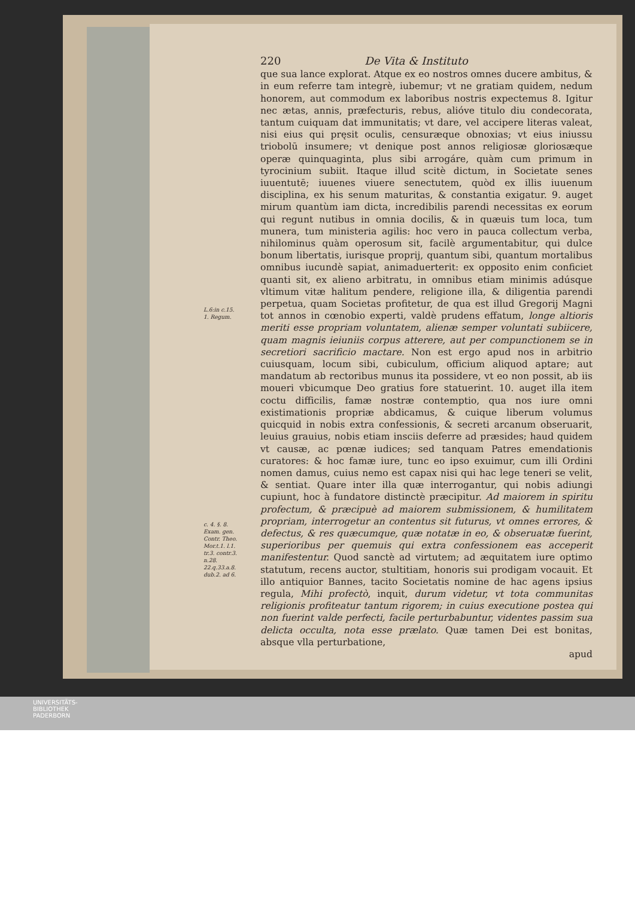L.6:in c.15.
1. Regum.
c. 4. §. 8.
Exam. gen.
Contr. Theo.
Mor.t.1. l.1.
tr.3. contr.3.
n.28.
22.q.33.a.8.
dub.2. ad 6.
220 De Vita & Instituto
que sua lance explorat. Atque ex eo nostros omnes ducere ambitus, & in eum referre tam integrè, iubemur; vt ne gratiam quidem, nedum honorem, aut commodum ex laboribus nostris expectemus 8. Igitur nec ætas, annis, præfecturis, rebus, alióve titulo diu condecorata, tantum cuiquam dat immunitatis; vt dare, vel accipere literas valeat, nisi eius qui pręsit oculis, censuræque obnoxias; vt eius iniussu triobolū insumere; vt denique post annos religiosæ gloriosæque operæ quinquaginta, plus sibi arrogáre, quàm cum primum in tyrocinium subiit. Itaque illud scitè dictum, in Societate senes iuuentutē; iuuenes viuere senectutem, quòd ex illis iuuenum disciplina, ex his senum maturitas, & constantia exigatur. 9. auget mirum quantùm iam dicta, incredibilis parendi necessitas ex eorum qui regunt nutibus in omnia docilis, & in quæuis tum loca, tum munera, tum ministeria agilis: hoc vero in pauca collectum verba, nihilominus quàm operosum sit, facilè argumentabitur, qui dulce bonum libertatis, iurisque proprij, quantum sibi, quantum mortalibus omnibus iucundè sapiat, animaduerterit: ex opposito enim conficiet quanti sit, ex alieno arbitratu, in omnibus etiam minimis adúsque vltimum vitæ halitum pendere, religione illa, & diligentia parendi perpetua, quam Societas profitetur, de qua est illud Gregorij Magni tot annos in cœnobio experti, valdè prudens effatum, longe altioris meriti esse propriam voluntatem, alienæ semper voluntati subiicere, quam magnis ieiuniis corpus atterere, aut per compunctionem se in secretiori sacrificio mactare. Non est ergo apud nos in arbitrio cuiusquam, locum sibi, cubiculum, officium aliquod aptare; aut mandatum ab rectoribus munus ita possidere, vt eo non possit, ab iis moueri vbicumque Deo gratius fore statuerint. 10. auget illa item coctu difficilis, famæ nostræ contemptio, qua nos iure omni existimationis propriæ abdicamus, & cuique liberum volumus quicquid in nobis extra confessionis, & secreti arcanum obseruarit, leuius grauius, nobis etiam insciis deferre ad præsides; haud quidem vt causæ, ac pœnæ iudices; sed tanquam Patres emendationis curatores: & hoc famæ iure, tunc eo ipso exuimur, cum illi Ordini nomen damus, cuius nemo est capax nisi qui hac lege teneri se velit, & sentiat. Quare inter illa quæ interrogantur, qui nobis adiungi cupiunt, hoc à fundatore distinctè præcipitur. Ad maiorem in spiritu profectum, & præcipuè ad maiorem submissionem, & humilitatem propriam, interrogetur an contentus sit futurus, vt omnes errores, & defectus, & res quæcumque, quæ notatæ in eo, & obseruatæ fuerint, superioribus per quemuis qui extra confessionem eas acceperit manifestentur. Quod sanctè ad virtutem; ad æquitatem iure optimo statutum, recens auctor, stultitiam, honoris sui prodigam vocauit. Et illo antiquior Bannes, tacito Societatis nomine de hac agens ipsius regula, Mihi profectò, inquit, durum videtur, vt tota communitas religionis profiteatur tantum rigorem; in cuius executione postea qui non fuerint valde perfecti, facile perturbabuntur, videntes passim sua delicta occulta, nota esse prælato. Quæ tamen Dei est bonitas, absque vlla perturbatione,
apud
UNIVERSITÄTS-
BIBLIOTHEK
PADERBORN